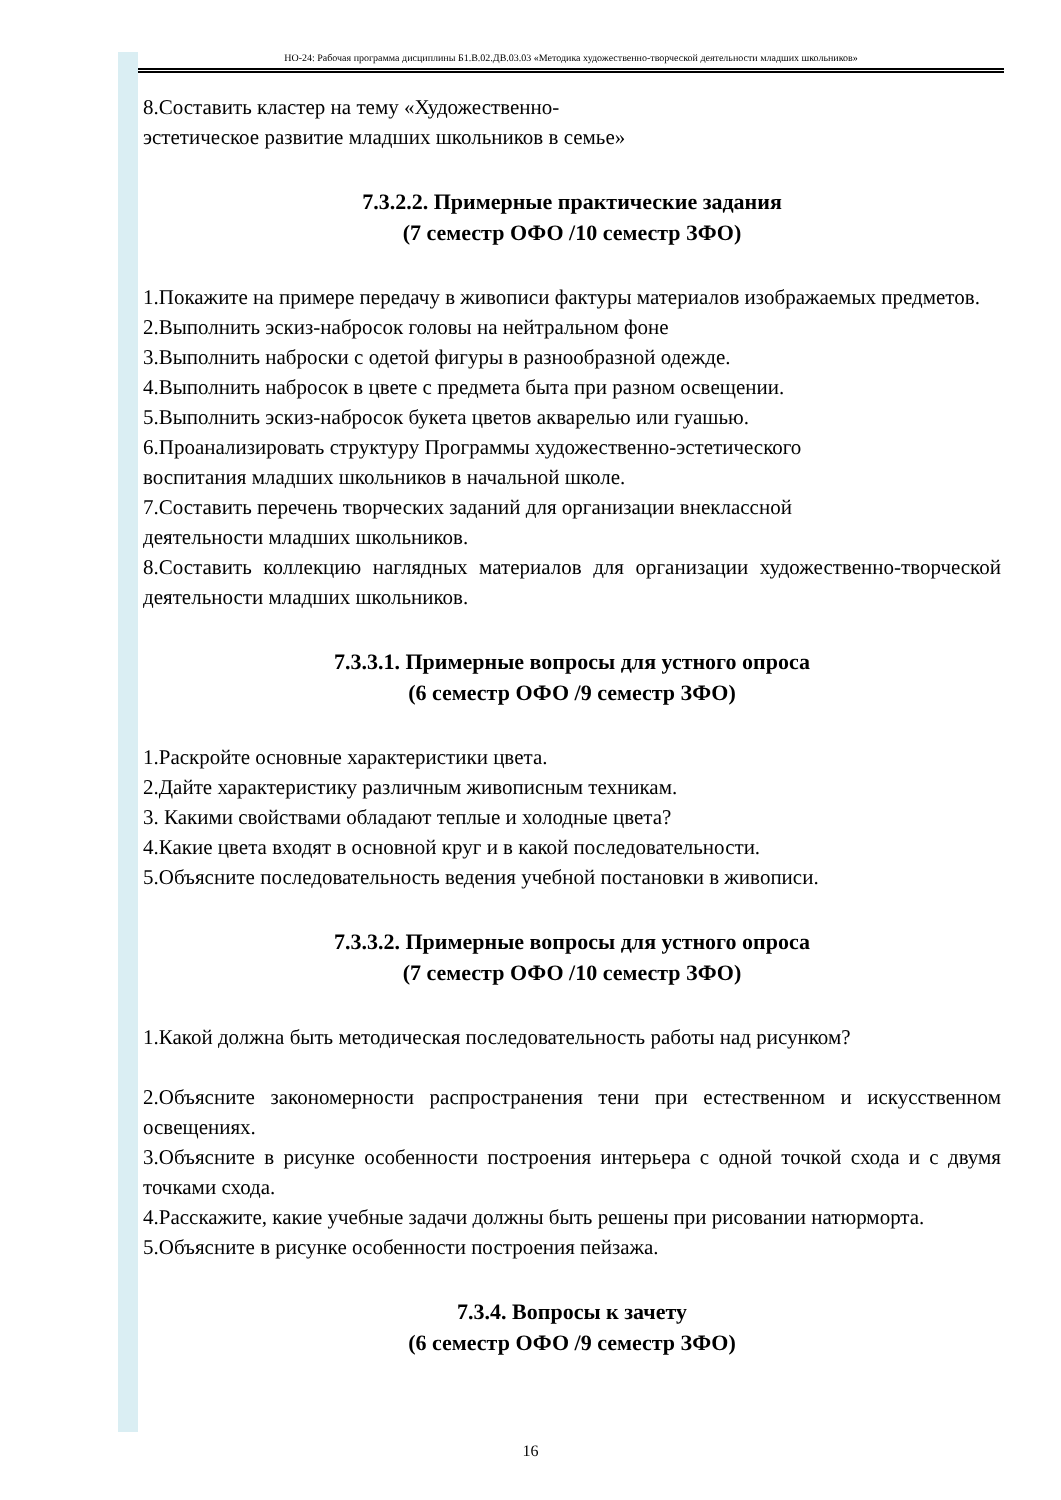НО-24: Рабочая программа дисциплины Б1.В.02.ДВ.03.03 «Методика художественно-творческой деятельности младших школьников»
8.Составить кластер на тему «Художественно-
эстетическое развитие младших школьников в семье»
7.3.2.2. Примерные практические задания
(7 семестр ОФО /10 семестр ЗФО)
1.Покажите на примере передачу в живописи фактуры материалов изображаемых предметов.
2.Выполнить эскиз-набросок головы на нейтральном фоне
3.Выполнить наброски с одетой фигуры в разнообразной одежде.
4.Выполнить набросок в цвете с предмета быта при разном освещении.
5.Выполнить эскиз-набросок букета цветов акварелью или гуашью.
6.Проанализировать структуру Программы художественно-эстетического
воспитания младших школьников в начальной школе.
7.Составить перечень творческих заданий для организации внеклассной
деятельности младших школьников.
8.Составить коллекцию наглядных материалов для организации художественно-творческой деятельности младших школьников.
7.3.3.1. Примерные вопросы для устного опроса
(6 семестр ОФО /9 семестр ЗФО)
1.Раскройте основные характеристики цвета.
2.Дайте характеристику различным живописным техникам.
3. Какими свойствами обладают теплые и холодные цвета?
4.Какие цвета входят в основной круг и в какой последовательности.
5.Объясните последовательность ведения учебной постановки в живописи.
7.3.3.2. Примерные вопросы для устного опроса
(7 семестр ОФО /10 семестр ЗФО)
1.Какой должна быть методическая последовательность работы над рисунком?
2.Объясните закономерности распространения тени при естественном и искусственном освещениях.
3.Объясните в рисунке особенности построения интерьера с одной точкой схода и с двумя точками схода.
4.Расскажите, какие учебные задачи должны быть решены при рисовании натюрморта.
5.Объясните в рисунке особенности построения пейзажа.
7.3.4. Вопросы к зачету
(6 семестр ОФО /9 семестр ЗФО)
16